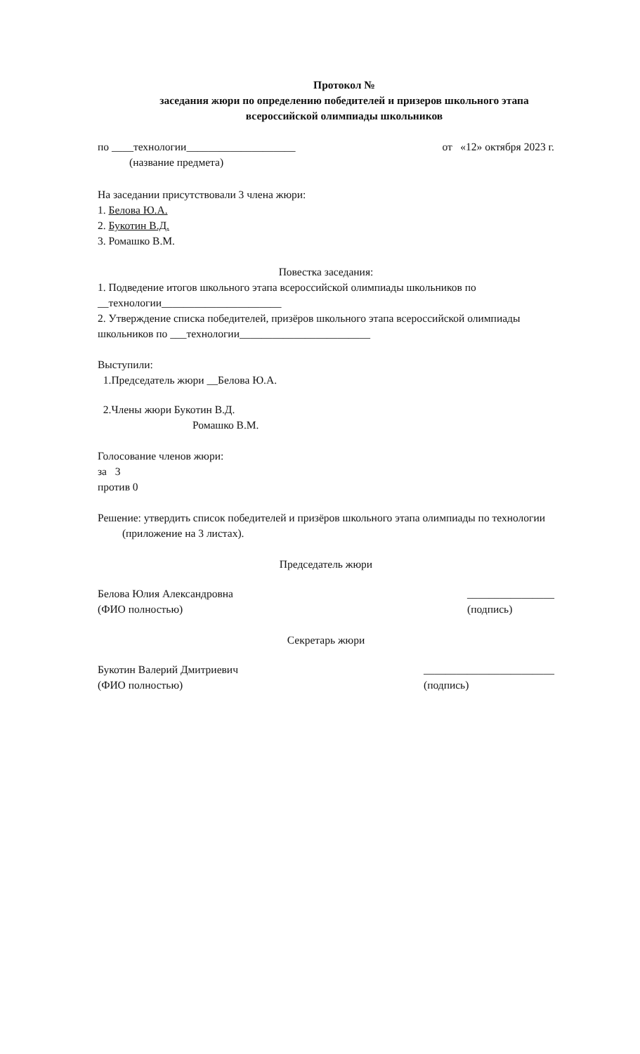Протокол №
заседания жюри по определению победителей и призеров школьного этапа всероссийской олимпиады школьников
по ____технологии____________________
от «12» октября 2023 г.
(название предмета)
На заседании присутствовали 3 члена жюри:
1. Белова Ю.А.
2. Букотин В.Д.
3. Ромашко В.М.
Повестка заседания:
1. Подведение итогов школьного этапа всероссийской олимпиады школьников по __технологии______________________
2. Утверждение списка победителей, призёров школьного этапа всероссийской олимпиады школьников по ___технологии________________________
Выступили:
1.Председатель жюри __Белова Ю.А.
2.Члены жюри Букотин В.Д.
Ромашко В.М.
Голосование членов жюри:
за 3
против 0
Решение: утвердить список победителей и призёров школьного этапа олимпиады по технологии (приложение на 3 листах).
Председатель жюри
Белова Юлия Александровна
(ФИО полностью)
________________
(подпись)
Секретарь жюри
Букотин Валерий Дмитриевич
(ФИО полностью)
________________________
(подпись)